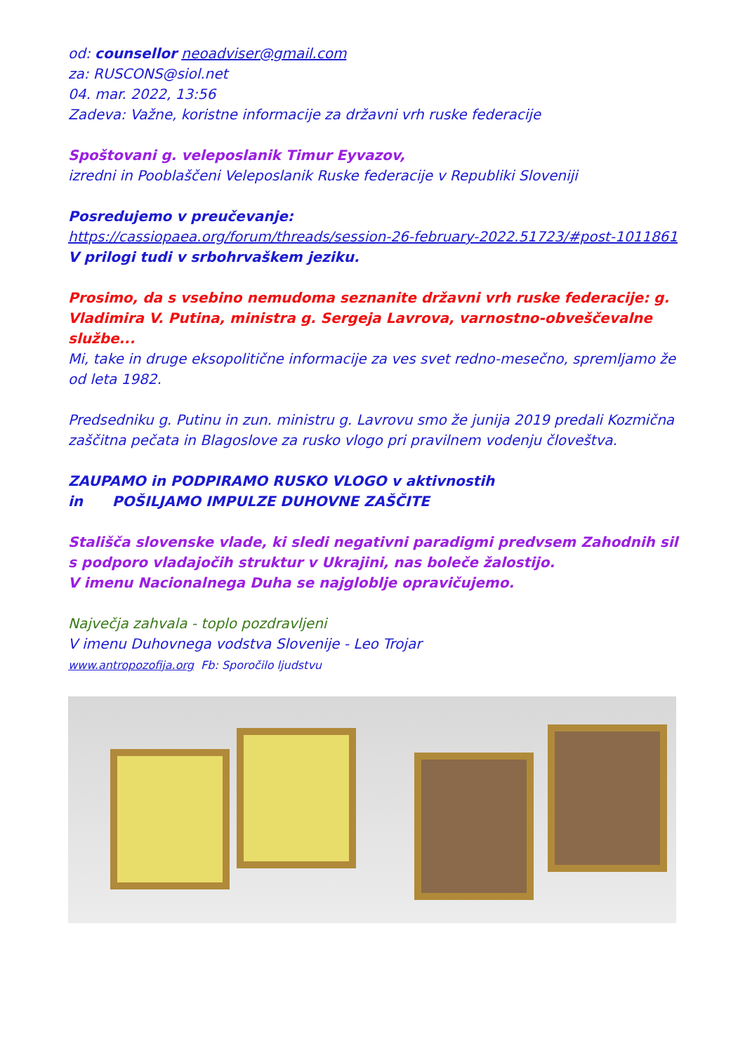od: counsellor neoadviser@gmail.com
za: RUSCONS@siol.net
04. mar. 2022, 13:56
Zadeva: Važne, koristne informacije za državni vrh ruske federacije
Spoštovani g. veleposlanik Timur Eyvazov,
izredni in Pooblaščeni Veleposlanik Ruske federacije v Republiki Sloveniji
Posredujemo v preučevanje:
https://cassiopaea.org/forum/threads/session-26-february-2022.51723/#post-1011861
V prilogi tudi v srbohrvaškem jeziku.
Prosimo, da s vsebino nemudoma seznanite državni vrh ruske federacije: g. Vladimira V. Putina, ministra g. Sergeja Lavrova, varnostno-obveščevalne službe...
Mi, take in druge eksopolitične informacije za ves svet redno-mesečno, spremljamo že od leta 1982.
Predsedniku g. Putinu in zun. ministru g. Lavrovu smo že junija 2019 predali Kozmična zaščitna pečata in Blagoslove za rusko vlogo pri pravilnem vodenju človeštva.
ZAUPAMO in PODPIRAMO RUSKO VLOGO v aktivnostih
in POŠILJAMO IMPULZE DUHOVNE ZAŠČITE
Stališča slovenske vlade, ki sledi negativni paradigmi predvsem Zahodnih sil s podporo vladajočih struktur v Ukrajini, nas boleče žalostijo.
V imenu Nacionalnega Duha se najgloblje opravičujemo.
Največja zahvala - toplo pozdravljeni
V imenu Duhovnega vodstva Slovenije - Leo Trojar
www.antropozofija.org Fb: Sporočilo ljudstvu